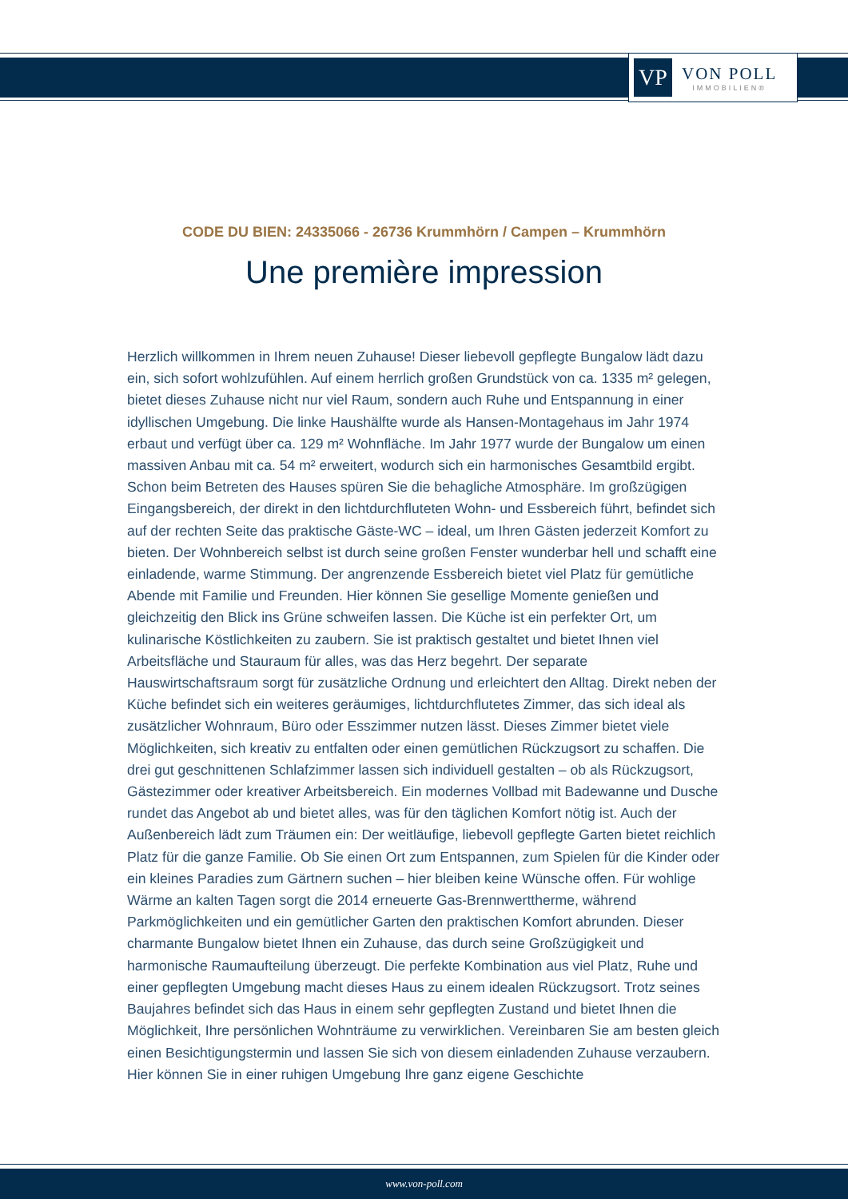VP
VON POLL
IMMOBILIEN®
CODE DU BIEN: 24335066 - 26736 Krummhörn / Campen – Krummhörn
Une première impression
Herzlich willkommen in Ihrem neuen Zuhause! Dieser liebevoll gepflegte Bungalow lädt dazu ein, sich sofort wohlzufühlen. Auf einem herrlich großen Grundstück von ca. 1335 m² gelegen, bietet dieses Zuhause nicht nur viel Raum, sondern auch Ruhe und Entspannung in einer idyllischen Umgebung. Die linke Haushälfte wurde als Hansen-Montagehaus im Jahr 1974 erbaut und verfügt über ca. 129 m² Wohnfläche. Im Jahr 1977 wurde der Bungalow um einen massiven Anbau mit ca. 54 m² erweitert, wodurch sich ein harmonisches Gesamtbild ergibt. Schon beim Betreten des Hauses spüren Sie die behagliche Atmosphäre. Im großzügigen Eingangsbereich, der direkt in den lichtdurchfluteten Wohn- und Essbereich führt, befindet sich auf der rechten Seite das praktische Gäste-WC – ideal, um Ihren Gästen jederzeit Komfort zu bieten. Der Wohnbereich selbst ist durch seine großen Fenster wunderbar hell und schafft eine einladende, warme Stimmung. Der angrenzende Essbereich bietet viel Platz für gemütliche Abende mit Familie und Freunden. Hier können Sie gesellige Momente genießen und gleichzeitig den Blick ins Grüne schweifen lassen. Die Küche ist ein perfekter Ort, um kulinarische Köstlichkeiten zu zaubern. Sie ist praktisch gestaltet und bietet Ihnen viel Arbeitsfläche und Stauraum für alles, was das Herz begehrt. Der separate Hauswirtschaftsraum sorgt für zusätzliche Ordnung und erleichtert den Alltag. Direkt neben der Küche befindet sich ein weiteres geräumiges, lichtdurchflutetes Zimmer, das sich ideal als zusätzlicher Wohnraum, Büro oder Esszimmer nutzen lässt. Dieses Zimmer bietet viele Möglichkeiten, sich kreativ zu entfalten oder einen gemütlichen Rückzugsort zu schaffen. Die drei gut geschnittenen Schlafzimmer lassen sich individuell gestalten – ob als Rückzugsort, Gästezimmer oder kreativer Arbeitsbereich. Ein modernes Vollbad mit Badewanne und Dusche rundet das Angebot ab und bietet alles, was für den täglichen Komfort nötig ist. Auch der Außenbereich lädt zum Träumen ein: Der weitläufige, liebevoll gepflegte Garten bietet reichlich Platz für die ganze Familie. Ob Sie einen Ort zum Entspannen, zum Spielen für die Kinder oder ein kleines Paradies zum Gärtnern suchen – hier bleiben keine Wünsche offen. Für wohlige Wärme an kalten Tagen sorgt die 2014 erneuerte Gas-Brennwerttherme, während Parkmöglichkeiten und ein gemütlicher Garten den praktischen Komfort abrunden. Dieser charmante Bungalow bietet Ihnen ein Zuhause, das durch seine Großzügigkeit und harmonische Raumaufteilung überzeugt. Die perfekte Kombination aus viel Platz, Ruhe und einer gepflegten Umgebung macht dieses Haus zu einem idealen Rückzugsort. Trotz seines Baujahres befindet sich das Haus in einem sehr gepflegten Zustand und bietet Ihnen die Möglichkeit, Ihre persönlichen Wohnträume zu verwirklichen. Vereinbaren Sie am besten gleich einen Besichtigungstermin und lassen Sie sich von diesem einladenden Zuhause verzaubern. Hier können Sie in einer ruhigen Umgebung Ihre ganz eigene Geschichte
www.von-poll.com